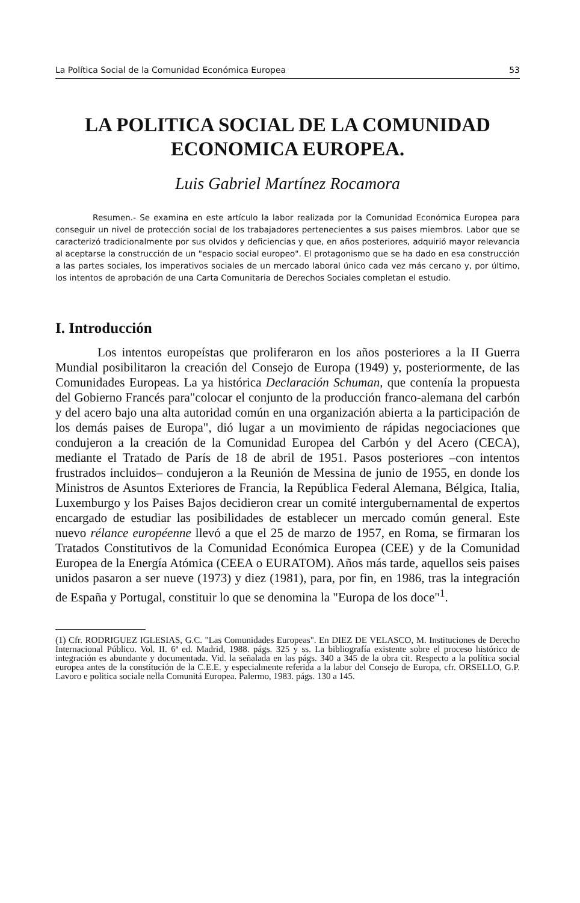La Política Social de la Comunidad Económica Europea 53
LA POLITICA SOCIAL DE LA COMUNIDAD
ECONOMICA EUROPEA.
Luis Gabriel Martínez Rocamora
Resumen.- Se examina en este artículo la labor realizada por la Comunidad Económica Europea para conseguir un nivel de protección social de los trabajadores pertenecientes a sus paises miembros. Labor que se caracterizó tradicionalmente por sus olvidos y deficiencias y que, en años posteriores, adquirió mayor relevancia al aceptarse la construcción de un "espacio social europeo". El protagonismo que se ha dado en esa construcción a las partes sociales, los imperativos sociales de un mercado laboral único cada vez más cercano y, por último, los intentos de aprobación de una Carta Comunitaria de Derechos Sociales completan el estudio.
I. Introducción
Los intentos europeístas que proliferaron en los años posteriores a la II Guerra Mundial posibilitaron la creación del Consejo de Europa (1949) y, posteriormente, de las Comunidades Europeas. La ya histórica Declaración Schuman, que contenía la propuesta del Gobierno Francés para"colocar el conjunto de la producción franco-alemana del carbón y del acero bajo una alta autoridad común en una organización abierta a la participación de los demás paises de Europa", dió lugar a un movimiento de rápidas negociaciones que condujeron a la creación de la Comunidad Europea del Carbón y del Acero (CECA), mediante el Tratado de París de 18 de abril de 1951. Pasos posteriores –con intentos frustrados incluidos– condujeron a la Reunión de Messina de junio de 1955, en donde los Ministros de Asuntos Exteriores de Francia, la República Federal Alemana, Bélgica, Italia, Luxemburgo y los Paises Bajos decidieron crear un comité intergubernamental de expertos encargado de estudiar las posibilidades de establecer un mercado común general. Este nuevo rélance européenne llevó a que el 25 de marzo de 1957, en Roma, se firmaran los Tratados Constitutivos de la Comunidad Económica Europea (CEE) y de la Comunidad Europea de la Energía Atómica (CEEA o EURATOM). Años más tarde, aquellos seis paises unidos pasaron a ser nueve (1973) y diez (1981), para, por fin, en 1986, tras la integración de España y Portugal, constituir lo que se denomina la "Europa de los doce"<sup>1</sup>.
(1) Cfr. RODRIGUEZ IGLESIAS, G.C. "Las Comunidades Europeas". En DIEZ DE VELASCO, M. Instituciones de Derecho Internacional Público. Vol. II. 6ª ed. Madrid, 1988. págs. 325 y ss. La bibliografía existente sobre el proceso histórico de integración es abundante y documentada. Vid. la señalada en las págs. 340 a 345 de la obra cit. Respecto a la política social europea antes de la constitución de la C.E.E. y especialmente referida a la labor del Consejo de Europa, cfr. ORSELLO, G.P. Lavoro e politica sociale nella Comunitá Europea. Palermo, 1983. págs. 130 a 145.